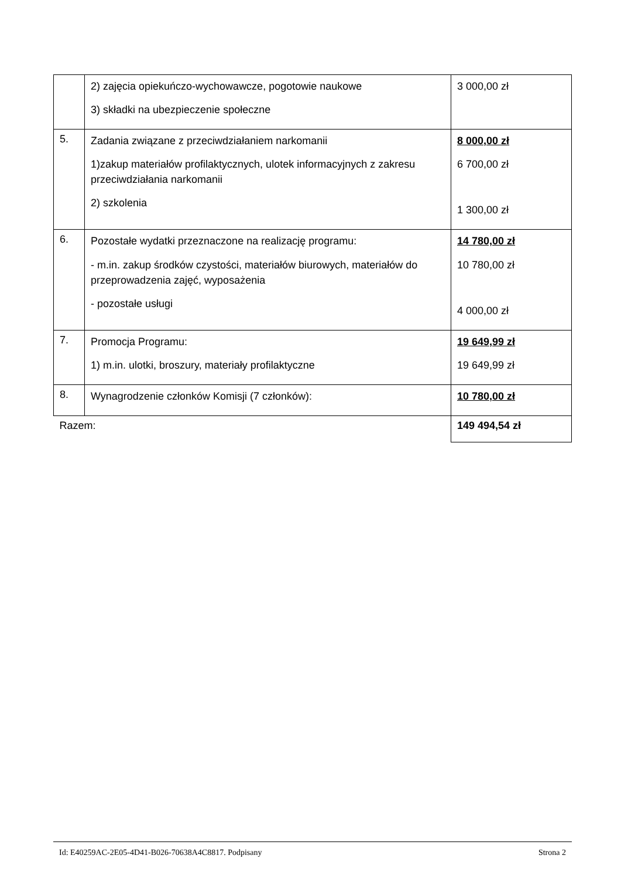| | 2) zajęcia opiekuńczo-wychowawcze, pogotowie naukowe 3) składki na ubezpieczenie społeczne | 3 000,00 zł |
| 5. | Zadania związane z przeciwdziałaniem narkomanii 1)zakup materiałów profilaktycznych, ulotek informacyjnych z zakresu przeciwdziałania narkomanii 2) szkolenia | 8 000,00 zł 6 700,00 zł 1 300,00 zł |
| 6. | Pozostałe wydatki przeznaczone na realizację programu: - m.in. zakup środków czystości, materiałów biurowych, materiałów do przeprowadzenia zajęć, wyposażenia - pozostałe usługi | 14 780,00 zł 10 780,00 zł 4 000,00 zł |
| 7. | Promocja Programu: 1) m.in. ulotki, broszury, materiały profilaktyczne | 19 649,99 zł 19 649,99 zł |
| 8. | Wynagrodzenie członków Komisji (7 członków): | 10 780,00 zł |
| Razem: | | 149 494,54 zł |
Id: E40259AC-2E05-4D41-B026-70638A4C8817. Podpisany Strona 2